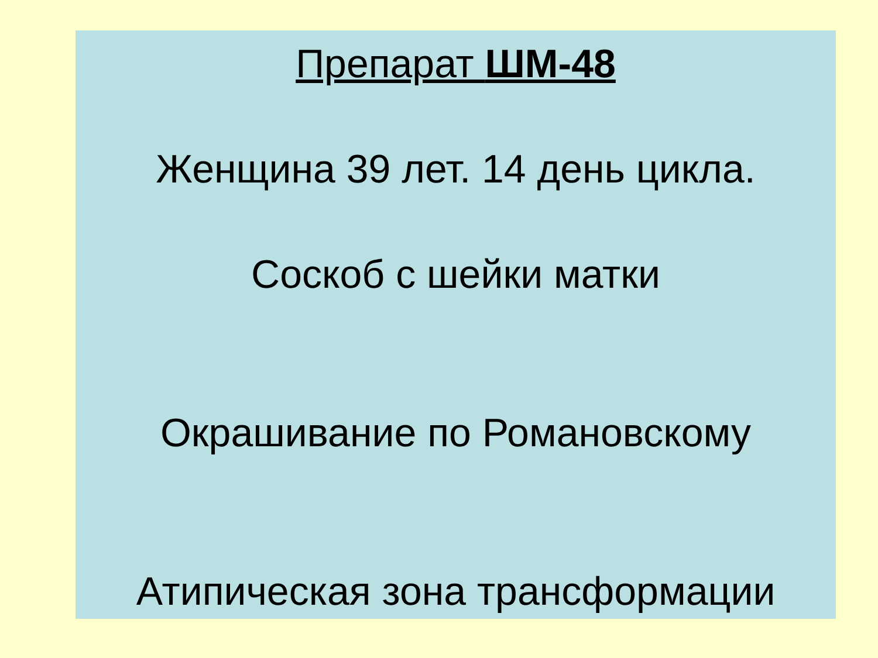Препарат ШМ-48
Женщина 39 лет. 14 день цикла.
Соскоб с шейки матки
Окрашивание по Романовскому
Атипическая зона трансформации